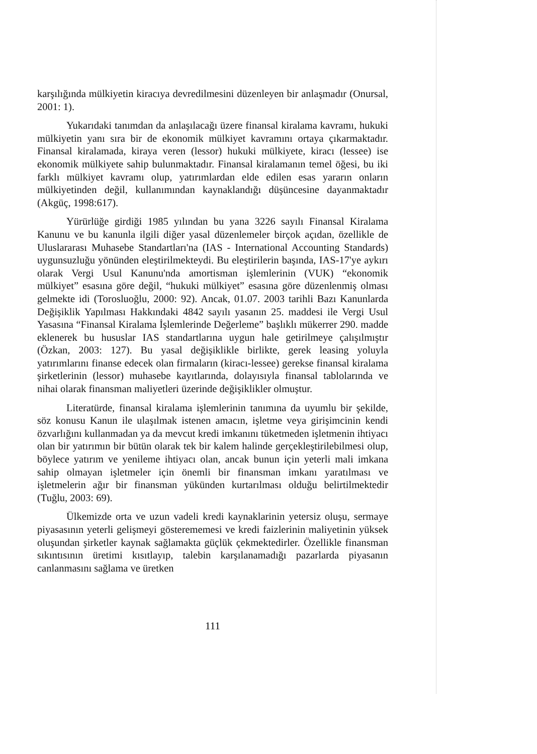karşılığında mülkiyetin kiracıya devredilmesini düzenleyen bir anlaşmadır (Onursal, 2001: 1).
Yukarıdaki tanımdan da anlaşılacağı üzere finansal kiralama kavramı, hukuki mülkiyetin yanı sıra bir de ekonomik mülkiyet kavramını ortaya çıkarmaktadır. Finansal kiralamada, kiraya veren (lessor) hukuki mülkiyete, kiracı (lessee) ise ekonomik mülkiyete sahip bulunmaktadır. Finansal kiralamanın temel öğesi, bu iki farklı mülkiyet kavramı olup, yatırımlardan elde edilen esas yararın onların mülkiyetinden değil, kullanımından kaynaklandığı düşüncesine dayanmaktadır (Akgüç, 1998:617).
Yürürlüğe girdiği 1985 yılından bu yana 3226 sayılı Finansal Kiralama Kanunu ve bu kanunla ilgili diğer yasal düzenlemeler birçok açıdan, özellikle de Uluslararası Muhasebe Standartları'na (IAS - International Accounting Standards) uygunsuzluğu yönünden eleştirilmekteydi. Bu eleştirilerin başında, IAS-17'ye aykırı olarak Vergi Usul Kanunu'nda amortisman işlemlerinin (VUK) “ekonomik mülkiyet” esasına göre değil, “hukuki mülkiyet” esasına göre düzenlenmiş olması gelmekte idi (Torosluoğlu, 2000: 92). Ancak, 01.07. 2003 tarihli Bazı Kanunlarda Değişiklik Yapılması Hakkındaki 4842 sayılı yasanın 25. maddesi ile Vergi Usul Yasasına “Finansal Kiralama İşlemlerinde Değerleme” başlıklı mükerrer 290. madde eklenerek bu hususlar IAS standartlarına uygun hale getirilmeye çalışılmıştır (Özkan, 2003: 127). Bu yasal değişiklikle birlikte, gerek leasing yoluyla yatırımlarını finanse edecek olan firmaların (kiracı-lessee) gerekse finansal kiralama şirketlerinin (lessor) muhasebe kayıtlarında, dolayısıyla finansal tablolarında ve nihai olarak finansman maliyetleri üzerinde değişiklikler olmuştur.
Literatürde, finansal kiralama işlemlerinin tanımına da uyumlu bir şekilde, söz konusu Kanun ile ulaşılmak istenen amacın, işletme veya girişimcinin kendi özvarlığını kullanmadan ya da mevcut kredi imkanını tüketmeden işletmenin ihtiyacı olan bir yatırımın bir bütün olarak tek bir kalem halinde gerçekleştirilebilmesi olup, böylece yatırım ve yenileme ihtiyacı olan, ancak bunun için yeterli mali imkana sahip olmayan işletmeler için önemli bir finansman imkanı yaratılması ve işletmelerin ağır bir finansman yükünden kurtarılması olduğu belirtilmektedir (Tuğlu, 2003: 69).
Ülkemizde orta ve uzun vadeli kredi kaynaklarinin yetersiz oluşu, sermaye piyasasının yeterli gelişmeyi gösterememesi ve kredi faizlerinin maliyetinin yüksek oluşundan şirketler kaynak sağlamakta güçlük çekmektedirler. Özellikle finansman sıkıntısının üretimi kısıtlayıp, talebin karşılanamadığı pazarlarda piyasanın canlanmasını sağlama ve üretken
111